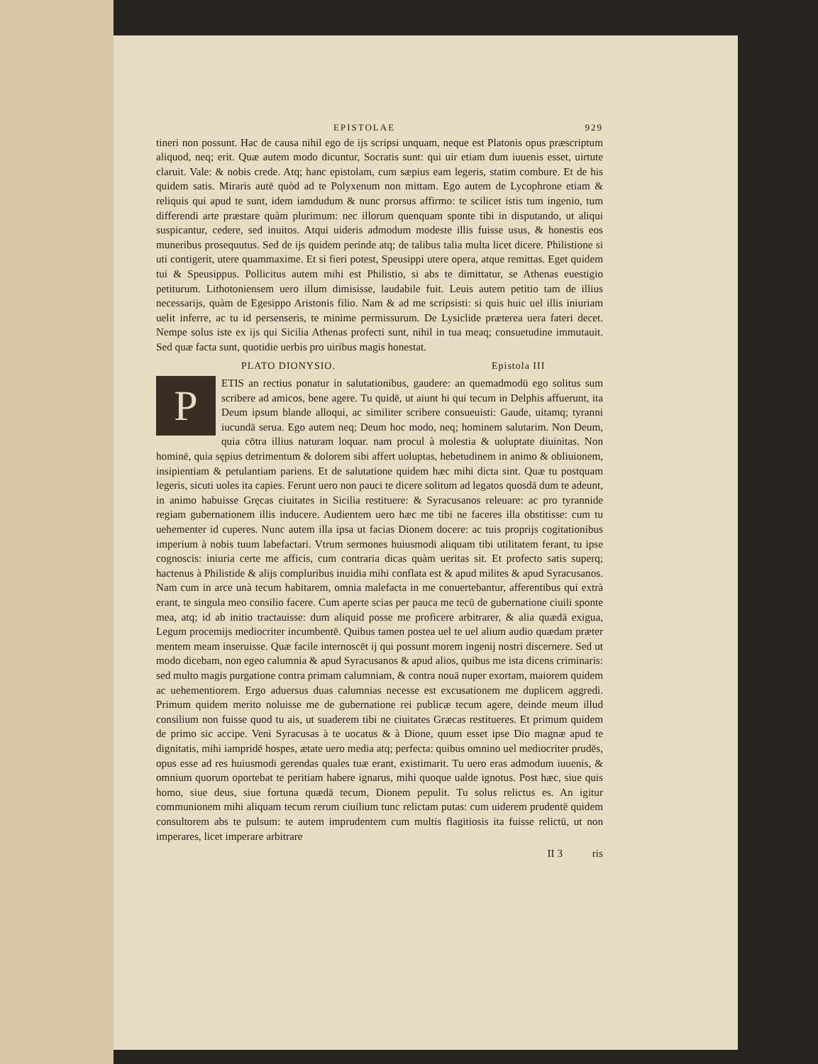EPISTOLAE 929
tineri non possunt. Hac de causa nihil ego de ijs scripsi unquam, neque est Platonis opus præscriptum aliquod, neq; erit. Quæ autem modo dicuntur, Socratis sunt: qui uir etiam dum iuuenis esset, uirtute claruit. Vale: & nobis crede. Atq; hanc epistolam, cum sæpius eam legeris, statim combure. Et de his quidem satis. Miraris autē quòd ad te Polyxenum non mittam. Ego autem de Lycophrone etiam & reliquis qui apud te sunt, idem iamdudum & nunc prorsus affirmo: te scilicet istis tum ingenio, tum differendi arte præstare quàm plurimum: nec illorum quenquam sponte tibi in disputando, ut aliqui suspicantur, cedere, sed inuitos. Atqui uideris admodum modeste illis fuisse usus, & honestis eos muneribus prosequutus. Sed de ijs quidem perinde atq; de talibus talia multa licet dicere. Philistione si uti contigerit, utere quammaxime. Et si fieri potest, Speusippi utere opera, atque remittas. Eget quidem tui & Speusippus. Pollicitus autem mihi est Philistio, si abs te dimittatur, se Athenas euestigio petiturum. Lithotoniensem uero illum dimisisse, laudabile fuit. Leuis autem petitio tam de illius necessarijs, quàm de Egesippo Aristonis filio. Nam & ad me scripsisti: si quis huic uel illis iniuriam uelit inferre, ac tu id persenseris, te minime permissurum. De Lysiclide præterea uera fateri decet. Nempe solus iste ex ijs qui Sicilia Athenas profecti sunt, nihil in tua meaq; consuetudine immutauit. Sed quæ facta sunt, quotidie uerbis pro uiribus magis honestat.
PLATO DIONYSIO. Epistola III
PETIS an rectius ponatur in salutationibus, gaudere: an quemadmodū ego solitus sum scribere ad amicos, bene agere. Tu quidē, ut aiunt hi qui tecum in Delphis affuerunt, ita Deum ipsum blande alloqui, ac similiter scribere consueuisti: Gaude, uitamq; tyranni iucundā serua. Ego autem neq; Deum hoc modo, neq; hominem salutarim. Non Deum, quia cōtra illius naturam loquar. nam procul à molestia & uoluptate diuinitas. Non hominē, quia sępius detrimentum & dolorem sibi affert uoluptas, hebetudinem in animo & obliuionem, insipientiam & petulantiam pariens. Et de salutatione quidem hæc mihi dicta sint. Quæ tu postquam legeris, sicuti uoles ita capies. Ferunt uero non pauci te dicere solitum ad legatos quosdā dum te adeunt, in animo habuisse Gręcas ciuitates in Sicilia restituere: & Syracusanos releuare: ac pro tyrannide regiam gubernationem illis inducere. Audientem uero hæc me tibi ne faceres illa obstitisse: cum tu uehementer id cuperes. Nunc autem illa ipsa ut facias Dionem docere: ac tuis proprijs cogitationibus imperium à nobis tuum labefactari. Vtrum sermones huiusmodi aliquam tibi utilitatem ferant, tu ipse cognoscis: iniuria certe me afficis, cum contraria dicas quàm ueritas sit. Et profecto satis superq; hactenus à Philistide & alijs compluribus inuidia mihi conflata est & apud milites & apud Syracusanos. Nam cum in arce unà tecum habitarem, omnia malefacta in me conuertebantur, afferentibus qui extrà erant, te singula meo consilio facere. Cum aperte scias per pauca me tecū de gubernatione ciuili sponte mea, atq; id ab initio tractauisse: dum aliquid posse me proficere arbitrarer, & alia quædā exigua, Legum procemijs mediocriter incumbentē. Quibus tamen postea uel te uel alium audio quædam præter mentem meam inseruisse. Quæ facile internoscēt ij qui possunt morem ingenij nostri discernere. Sed ut modo dicebam, non egeo calumnia & apud Syracusanos & apud alios, quibus me ista dicens criminaris: sed multo magis purgatione contra primam calumniam, & contra nouā nuper exortam, maiorem quidem ac uehementiorem. Ergo aduersus duas calumnias necesse est excusationem me duplicem aggredi. Primum quidem merito noluisse me de gubernatione rei publicæ tecum agere, deinde meum illud consilium non fuisse quod tu ais, ut suaderem tibi ne ciuitates Græcas restitueres. Et primum quidem de primo sic accipe. Veni Syracusas à te uocatus & à Dione, quum esset ipse Dio magnæ apud te dignitatis, mihi iampridē hospes, ætate uero media atq; perfecta: quibus omnino uel mediocriter prudēs, opus esse ad res huiusmodi gerendas quales tuæ erant, existimarit. Tu uero eras admodum iuuenis, & omnium quorum oportebat te peritiam habere ignarus, mihi quoque ualde ignotus. Post hæc, siue quis homo, siue deus, siue fortuna quædā tecum, Dionem pepulit. Tu solus relictus es. An igitur communionem mihi aliquam tecum rerum ciuilium tunc relictam putas: cum uiderem prudentē quidem consultorem abs te pulsum: te autem imprudentem cum multis flagitiosis ita fuisse relictū, ut non imperares, licet imperare arbitrare
II 3 ris